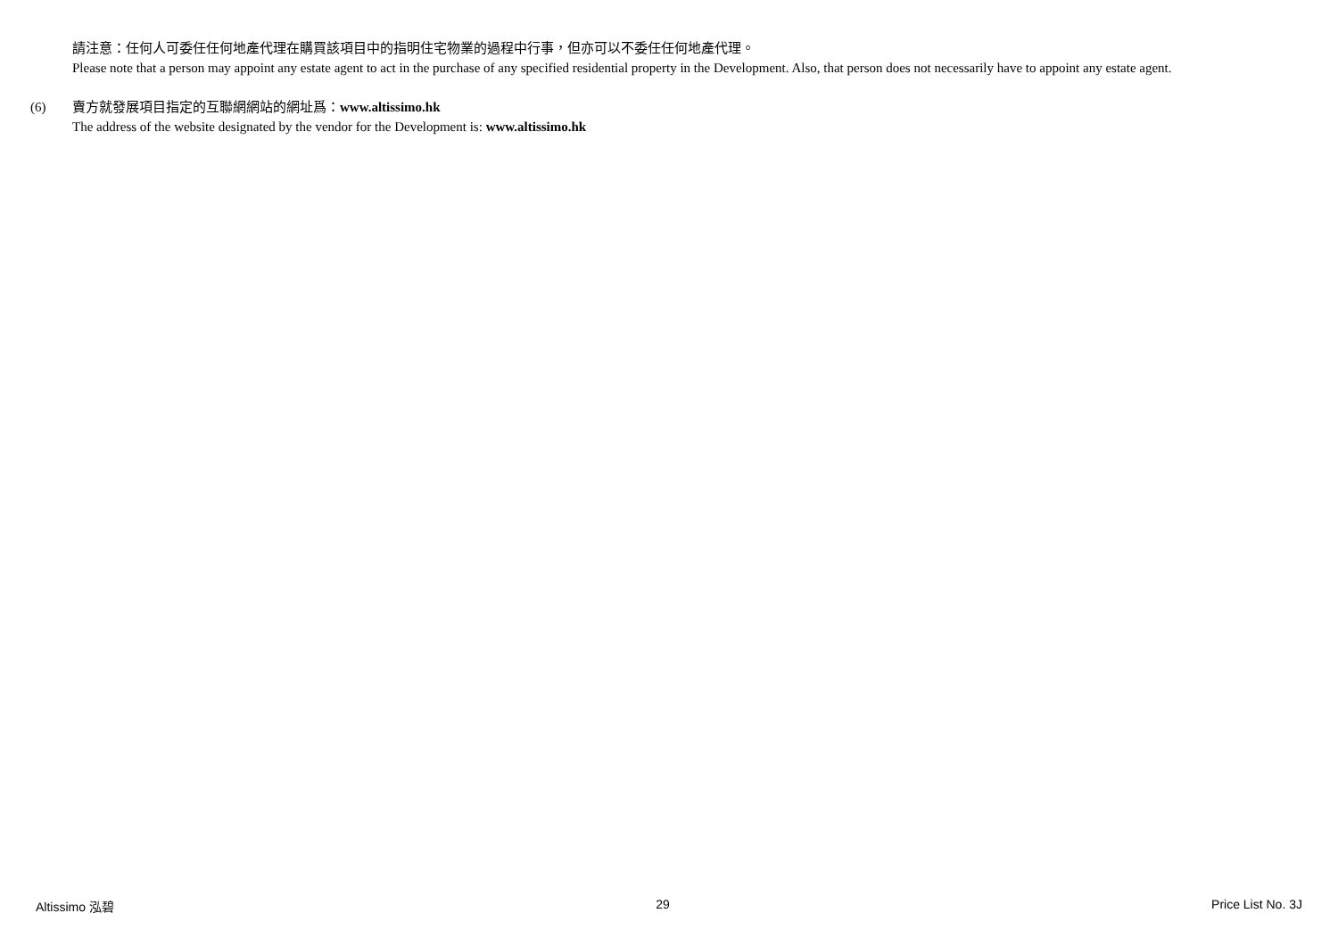請注意：任何人可委任任何地產代理在購買該項目中的指明住宅物業的過程中行事，但亦可以不委任任何地產代理。
Please note that a person may appoint any estate agent to act in the purchase of any specified residential property in the Development. Also, that person does not necessarily have to appoint any estate agent.
(6) 賣方就發展項目指定的互聯網網站的網址爲：www.altissimo.hk
The address of the website designated by the vendor for the Development is: www.altissimo.hk
Altissimo 泓碧 29 Price List No. 3J